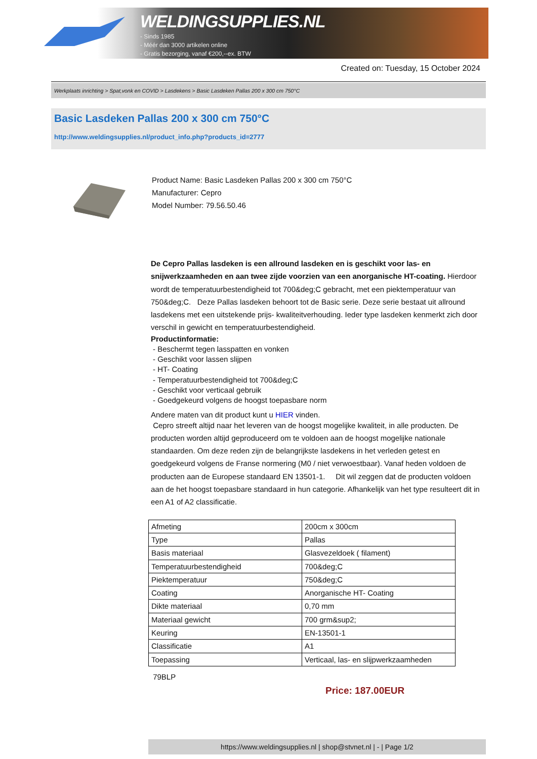WELDINGSUPPLIES.NL
- Sinds 1985
- Méér dan 3000 artikelen online
- Gratis bezorging, vanaf €200,--ex. BTW
Created on: Tuesday, 15 October 2024
Werkplaats inrichting > Spat,vonk en COVID > Lasdekens > Basic Lasdeken Pallas 200 x 300 cm 750°C
Basic Lasdeken Pallas 200 x 300 cm 750°C
http://www.weldingsupplies.nl/product_info.php?products_id=2777
Product Name: Basic Lasdeken Pallas 200 x 300 cm 750°C
Manufacturer: Cepro
Model Number: 79.56.50.46
De Cepro Pallas lasdeken is een allround lasdeken en is geschikt voor las- en snijwerkzaamheden en aan twee zijde voorzien van een anorganische HT-coating. Hierdoor wordt de temperatuurbestendigheid tot 700&deg;C gebracht, met een piektemperatuur van 750&deg;C. Deze Pallas lasdeken behoort tot de Basic serie. Deze serie bestaat uit allround lasdekens met een uitstekende prijs- kwaliteitverhouding. Ieder type lasdeken kenmerkt zich door verschil in gewicht en temperatuurbestendigheid.
Productinformatie:
- Beschermt tegen lasspatten en vonken
- Geschikt voor lassen slijpen
- HT- Coating
- Temperatuurbestendigheid tot 700&deg;C
- Geschikt voor verticaal gebruik
- Goedgekeurd volgens de hoogst toepasbare norm
Andere maten van dit product kunt u HIER vinden.
Cepro streeft altijd naar het leveren van de hoogst mogelijke kwaliteit, in alle producten. De producten worden altijd geproduceerd om te voldoen aan de hoogst mogelijke nationale standaarden. Om deze reden zijn de belangrijkste lasdekens in het verleden getest en goedgekeurd volgens de Franse normering (M0 / niet verwoestbaar). Vanaf heden voldoen de producten aan de Europese standaard EN 13501-1. Dit wil zeggen dat de producten voldoen aan de het hoogst toepasbare standaard in hun categorie. Afhankelijk van het type resulteert dit in een A1 of A2 classificatie.
| Afmeting | 200cm x 300cm |
| Type | Pallas |
| Basis materiaal | Glasvezeldoek ( filament) |
| Temperatuurbestendigheid | 700&deg;C |
| Piektemperatuur | 750&deg;C |
| Coating | Anorganische HT- Coating |
| Dikte materiaal | 0,70 mm |
| Materiaal gewicht | 700 grm&sup2; |
| Keuring | EN-13501-1 |
| Classificatie | A1 |
| Toepassing | Verticaal, las- en slijpwerkzaamheden |
79BLP
Price: 187.00EUR
https://www.weldingsupplies.nl | shop@stvnet.nl | - | Page 1/2